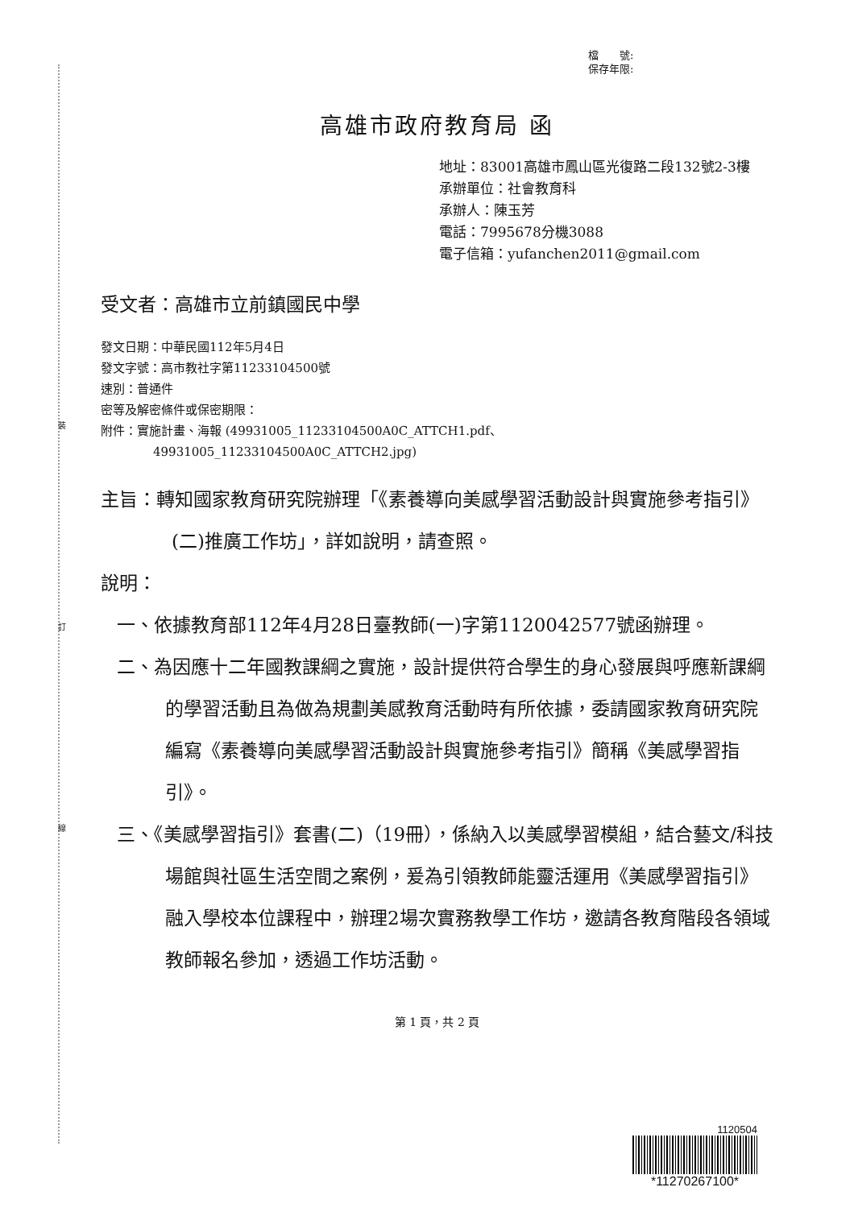裝
訂
線
檔　　號:
保存年限:
高雄市政府教育局 函
地址：83001高雄市鳳山區光復路二段132號2-3樓
承辦單位：社會教育科
承辦人：陳玉芳
電話：7995678分機3088
電子信箱：yufanchen2011@gmail.com
受文者：高雄市立前鎮國民中學
發文日期：中華民國112年5月4日
發文字號：高市教社字第11233104500號
速別：普通件
密等及解密條件或保密期限：
附件：實施計畫、海報 (49931005_11233104500A0C_ATTCH1.pdf、
49931005_11233104500A0C_ATTCH2.jpg)
主旨：轉知國家教育研究院辦理「《素養導向美感學習活動設計與實施參考指引》(二)推廣工作坊」，詳如說明，請查照。
說明：
一、依據教育部112年4月28日臺教師(一)字第1120042577號函辦理。
二、為因應十二年國教課綱之實施，設計提供符合學生的身心發展與呼應新課綱的學習活動且為做為規劃美感教育活動時有所依據，委請國家教育研究院編寫《素養導向美感學習活動設計與實施參考指引》簡稱《美感學習指引》。
三、《美感學習指引》套書(二)（19冊），係納入以美感學習模組，結合藝文/科技場館與社區生活空間之案例，爰為引領教師能靈活運用《美感學習指引》融入學校本位課程中，辦理2場次實務教學工作坊，邀請各教育階段各領域教師報名參加，透過工作坊活動。
第 1 頁，共 2 頁
1120504
*11270267100*